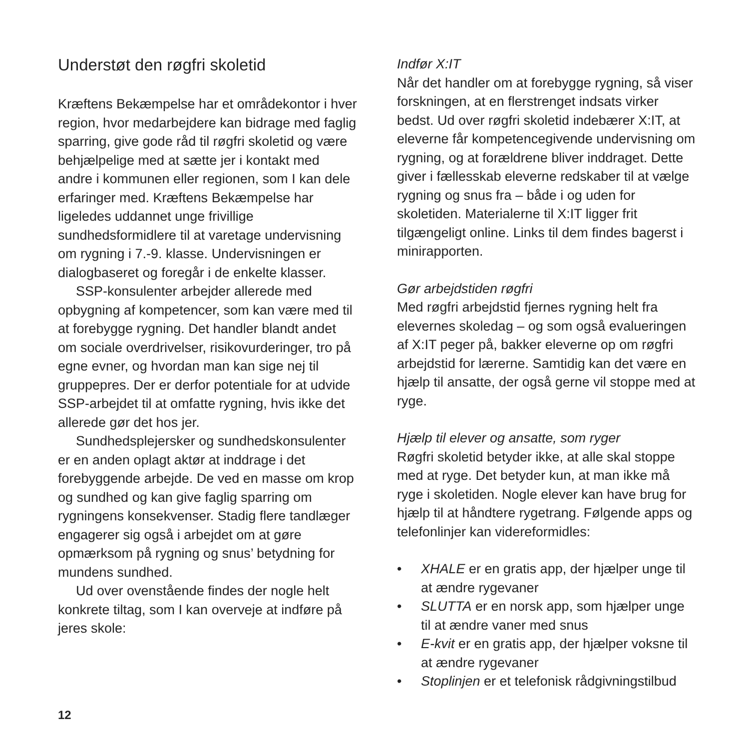Understøt den røgfri skoletid
Kræftens Bekæmpelse har et områdekontor i hver region, hvor medarbejdere kan bidrage med faglig sparring, give gode råd til røgfri skoletid og være behjælpelige med at sætte jer i kontakt med andre i kommunen eller regionen, som I kan dele erfaringer med. Kræftens Bekæmpelse har ligeledes uddannet unge frivillige sundhedsformidlere til at varetage undervisning om rygning i 7.-9. klasse. Undervisningen er dialogbaseret og foregår i de enkelte klasser.
SSP-konsulenter arbejder allerede med opbygning af kompetencer, som kan være med til at forebygge rygning. Det handler blandt andet om sociale overdrivelser, risikovurderinger, tro på egne evner, og hvordan man kan sige nej til gruppepres. Der er derfor potentiale for at udvide SSP-arbejdet til at omfatte rygning, hvis ikke det allerede gør det hos jer.
Sundhedsplejersker og sundhedskonsulenter er en anden oplagt aktør at inddrage i det forebyggende arbejde. De ved en masse om krop og sundhed og kan give faglig sparring om rygningens konsekvenser. Stadig flere tandlæger engagerer sig også i arbejdet om at gøre opmærksom på rygning og snus’ betydning for mundens sundhed.
Ud over ovenstående findes der nogle helt konkrete tiltag, som I kan overveje at indføre på jeres skole:
Indfør X:IT
Når det handler om at forebygge rygning, så viser forskningen, at en flerstrenget indsats virker bedst. Ud over røgfri skoletid indebærer X:IT, at eleverne får kompetencegivende undervisning om rygning, og at forældrene bliver inddraget. Dette giver i fællesskab eleverne redskaber til at vælge rygning og snus fra – både i og uden for skoletiden. Materialerne til X:IT ligger frit tilgængeligt online. Links til dem findes bagerst i minirapporten.
Gør arbejdstiden røgfri
Med røgfri arbejdstid fjernes rygning helt fra elevernes skoledag – og som også evalueringen af X:IT peger på, bakker eleverne op om røgfri arbejdstid for lærerne. Samtidig kan det være en hjælp til ansatte, der også gerne vil stoppe med at ryge.
Hjælp til elever og ansatte, som ryger
Røgfri skoletid betyder ikke, at alle skal stoppe med at ryge. Det betyder kun, at man ikke må ryge i skoletiden. Nogle elever kan have brug for hjælp til at håndtere rygetrang. Følgende apps og telefonlinjer kan videreformidles:
• XHALE er en gratis app, der hjælper unge til at ændre rygevaner
• SLUTTA er en norsk app, som hjælper unge til at ændre vaner med snus
• E-kvit er en gratis app, der hjælper voksne til at ændre rygevaner
• Stoplinjen er et telefonisk rådgivningstilbud
12